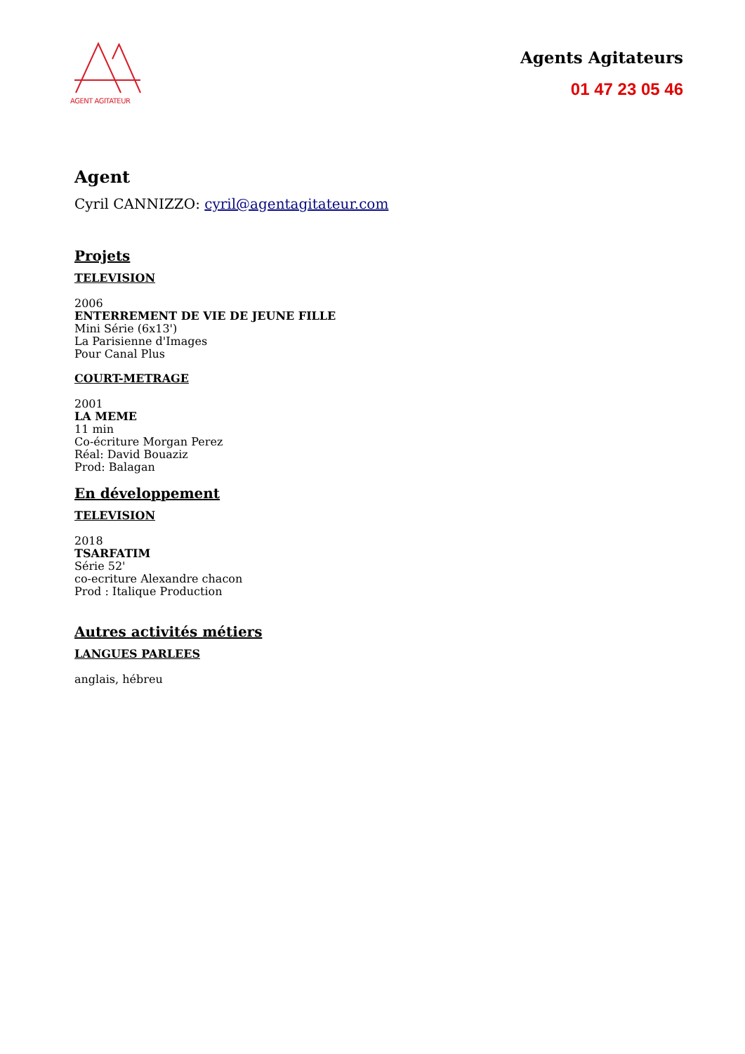AGENT AGITATEUR
Agents Agitateurs
01 47 23 05 46
Agent
Cyril CANNIZZO: cyril@agentagitateur.com
Projets
TELEVISION
2006
ENTERREMENT DE VIE DE JEUNE FILLE
Mini Série (6x13')
La Parisienne d'Images
Pour Canal Plus
COURT-METRAGE
2001
LA MEME
11 min
Co-écriture Morgan Perez
Réal: David Bouaziz
Prod: Balagan
En développement
TELEVISION
2018
TSARFATIM
Série 52'
co-ecriture Alexandre chacon
Prod : Italique Production
Autres activités métiers
LANGUES PARLEES
anglais, hébreu